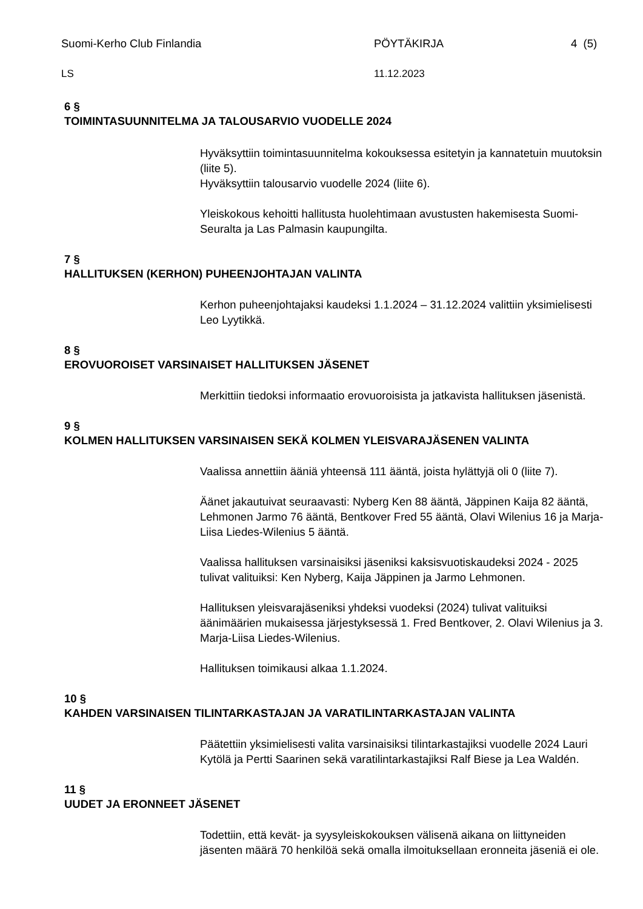Suomi-Kerho Club Finlandia PÖYTÄKIRJA 4 (5)
LS 11.12.2023
6 §
TOIMINTASUUNNITELMA JA TALOUSARVIO VUODELLE 2024
Hyväksyttiin toimintasuunnitelma kokouksessa esitetyin ja kannatetuin muutoksin (liite 5).
Hyväksyttiin talousarvio vuodelle 2024 (liite 6).
Yleiskokous kehoitti hallitusta huolehtimaan avustusten hakemisesta Suomi-Seuralta ja Las Palmasin kaupungilta.
7 §
HALLITUKSEN (KERHON) PUHEENJOHTAJAN VALINTA
Kerhon puheenjohtajaksi kaudeksi 1.1.2024 – 31.12.2024 valittiin yksimielisesti Leo Lyytikkä.
8 §
EROVUOROISET VARSINAISET HALLITUKSEN JÄSENET
Merkittiin tiedoksi informaatio erovuoroisista ja jatkavista hallituksen jäsenistä.
9 §
KOLMEN HALLITUKSEN VARSINAISEN SEKÄ KOLMEN YLEISVARAJÄSENEN VALINTA
Vaalissa annettiin ääniä yhteensä 111 ääntä, joista hylättyjä oli 0 (liite 7).
Äänet jakautuivat seuraavasti: Nyberg Ken 88 ääntä, Jäppinen Kaija 82 ääntä, Lehmonen Jarmo 76 ääntä, Bentkover Fred 55 ääntä, Olavi Wilenius 16 ja Marja-Liisa Liedes-Wilenius 5 ääntä.
Vaalissa hallituksen varsinaisiksi jäseniksi kaksisvuotiskaudeksi 2024 - 2025 tulivat valituiksi: Ken Nyberg, Kaija Jäppinen ja Jarmo Lehmonen.
Hallituksen yleisvarajäseniksi yhdeksi vuodeksi (2024) tulivat valituiksi äänimäärien mukaisessa järjestyksessä 1. Fred Bentkover, 2. Olavi Wilenius ja 3. Marja-Liisa Liedes-Wilenius.
Hallituksen toimikausi alkaa 1.1.2024.
10 §
KAHDEN VARSINAISEN TILINTARKASTAJAN JA VARATILINTARKASTAJAN VALINTA
Päätettiin yksimielisesti valita varsinaisiksi tilintarkastajiksi vuodelle 2024 Lauri Kytölä ja Pertti Saarinen sekä varatilintarkastajiksi Ralf Biese ja Lea Waldén.
11 §
UUDET JA ERONNEET JÄSENET
Todettiin, että kevät- ja syysyleiskokouksen välisenä aikana on liittyneiden jäsenten määrä 70 henkilöä sekä omalla ilmoituksellaan eronneita jäseniä ei ole.